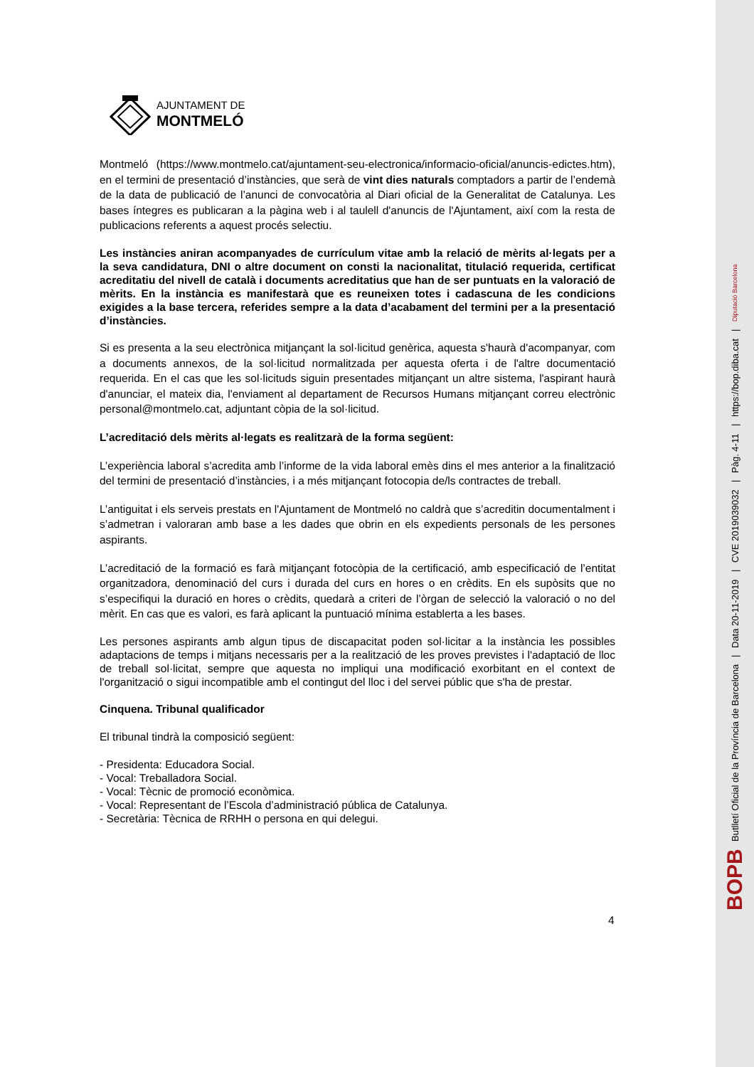AJUNTAMENT DE
MONTMELÓ
Montmeló (https://www.montmelo.cat/ajuntament-seu-electronica/informacio-oficial/anuncis-edictes.htm), en el termini de presentació d’instàncies, que serà de vint dies naturals comptadors a partir de l’endemà de la data de publicació de l’anunci de convocatòria al Diari oficial de la Generalitat de Catalunya. Les bases íntegres es publicaran a la pàgina web i al taulell d'anuncis de l'Ajuntament, així com la resta de publicacions referents a aquest procés selectiu.
Les instàncies aniran acompanyades de currículum vitae amb la relació de mèrits al·legats per a la seva candidatura, DNI o altre document on consti la nacionalitat, titulació requerida, certificat acreditatiu del nivell de català i documents acreditatius que han de ser puntuats en la valoració de mèrits. En la instància es manifestarà que es reuneixen totes i cadascuna de les condicions exigides a la base tercera, referides sempre a la data d’acabament del termini per a la presentació d’instàncies.
Si es presenta a la seu electrònica mitjançant la sol·licitud genèrica, aquesta s'haurà d'acompanyar, com a documents annexos, de la sol·licitud normalitzada per aquesta oferta i de l'altre documentació requerida. En el cas que les sol·licituds siguin presentades mitjançant un altre sistema, l'aspirant haurà d'anunciar, el mateix dia, l'enviament al departament de Recursos Humans mitjançant correu electrònic personal@montmelo.cat, adjuntant còpia de la sol·licitud.
L’acreditació dels mèrits al·legats es realitzarà de la forma següent:
L’experiència laboral s’acredita amb l’informe de la vida laboral emès dins el mes anterior a la finalització del termini de presentació d’instàncies, i a més mitjançant fotocopia de/ls contractes de treball.
L’antiguitat i els serveis prestats en l'Ajuntament de Montmeló no caldrà que s’acreditin documentalment i s’admetran i valoraran amb base a les dades que obrin en els expedients personals de les persones aspirants.
L’acreditació de la formació es farà mitjançant fotocòpia de la certificació, amb especificació de l’entitat organitzadora, denominació del curs i durada del curs en hores o en crèdits. En els supòsits que no s’especifiqui la duració en hores o crèdits, quedarà a criteri de l’òrgan de selecció la valoració o no del mèrit. En cas que es valori, es farà aplicant la puntuació mínima establerta a les bases.
Les persones aspirants amb algun tipus de discapacitat poden sol·licitar a la instància les possibles adaptacions de temps i mitjans necessaris per a la realització de les proves previstes i l'adaptació de lloc de treball sol·licitat, sempre que aquesta no impliqui una modificació exorbitant en el context de l'organització o sigui incompatible amb el contingut del lloc i del servei públic que s'ha de prestar.
Cinquena. Tribunal qualificador
El tribunal tindrà la composició següent:
- Presidenta: Educadora Social.
- Vocal: Treballadora Social.
- Vocal: Tècnic de promoció econòmica.
- Vocal: Representant de l’Escola d’administració pública de Catalunya.
- Secretària: Tècnica de RRHH o persona en qui delegui.
4
BOPB Butlletí Oficial de la Província de Barcelona | Data 20-11-2019 | CVE 2019039032 | Pàg. 4-11 | https://bop.diba.cat | Diputació Barcelona